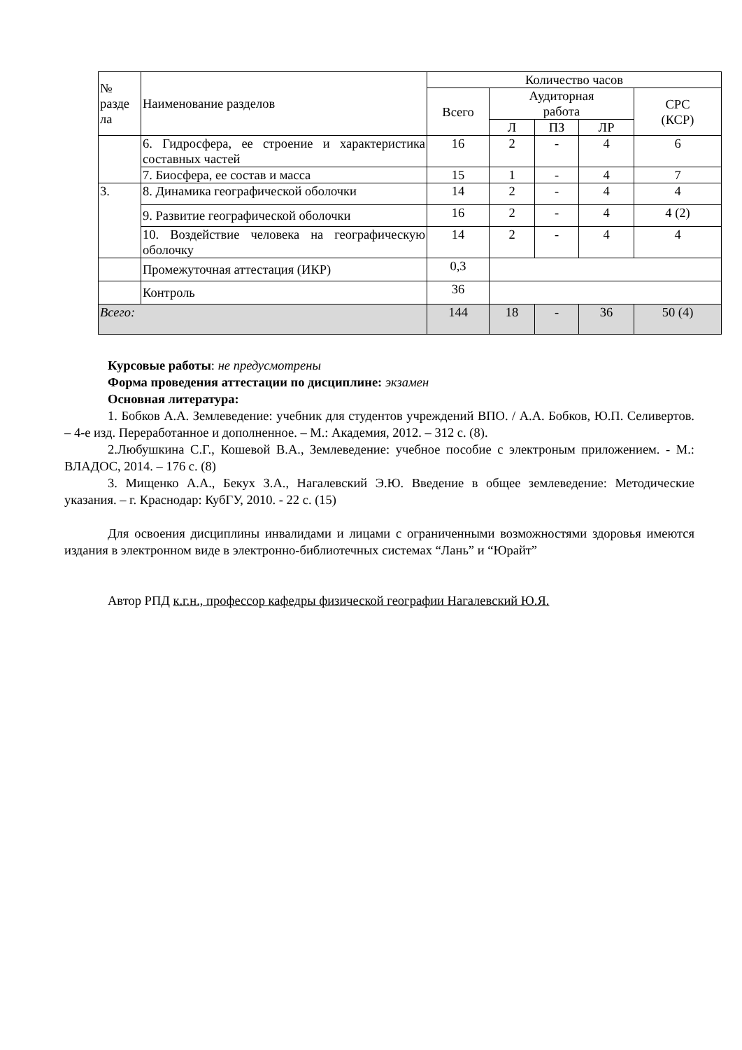| № разде ла | Наименование разделов | Количество часов | | | | |
| --- | --- | --- | --- | --- | --- | --- |
| | | Всего | Аудиторная работа | | | СРС (КСР) |
| | | | Л | ПЗ | ЛР | |
| | 6. Гидросфера, ее строение и характеристика составных частей | 16 | 2 | - | 4 | 6 |
| | 7. Биосфера, ее состав и масса | 15 | 1 | - | 4 | 7 |
| 3. | 8. Динамика географической оболочки | 14 | 2 | - | 4 | 4 |
| | 9. Развитие географической оболочки | 16 | 2 | - | 4 | 4 (2) |
| | 10. Воздействие человека на географическую оболочку | 14 | 2 | - | 4 | 4 |
| | Промежуточная аттестация (ИКР) | 0,3 | | | | |
| | Контроль | 36 | | | | |
| Всего: | | 144 | 18 | - | 36 | 50 (4) |
Курсовые работы: не предусмотрены
Форма проведения аттестации по дисциплине: экзамен
Основная литература:
1. Бобков А.А. Землеведение: учебник для студентов учреждений ВПО. / А.А. Бобков, Ю.П. Селивертов. – 4-е изд. Переработанное и дополненное. – М.: Академия, 2012. – 312 с. (8).
2.Любушкина С.Г., Кошевой В.А., Землеведение: учебное пособие с электроным приложением. - М.: ВЛАДОС, 2014. – 176 с. (8)
3. Мищенко А.А., Бекух З.А., Нагалевский Э.Ю. Введение в общее землеведение: Методические указания. – г. Краснодар: КубГУ, 2010. - 22 с. (15)
Для освоения дисциплины инвалидами и лицами с ограниченными возможностями здоровья имеются издания в электронном виде в электронно-библиотечных системах “Лань” и “Юрайт”
Автор РПД к.г.н., профессор кафедры физической географии Нагалевский Ю.Я.